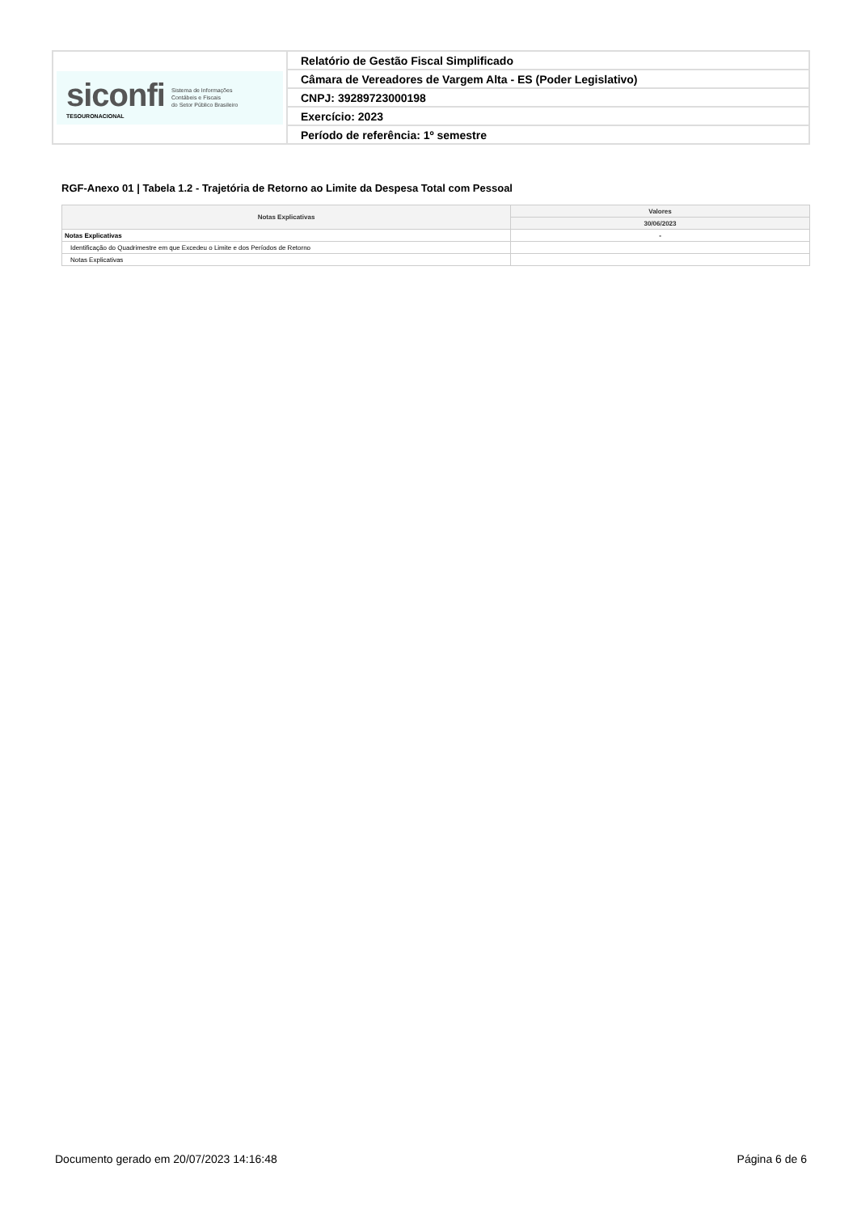| siconfi TESOURONACIONAL Sistema de Informações Contábeis e Fiscais do Setor Público Brasileiro | Relatório de Gestão Fiscal Simplificado |
| | Câmara de Vereadores de Vargem Alta - ES (Poder Legislativo) |
| | CNPJ: 39289723000198 |
| | Exercício: 2023 |
| | Período de referência: 1º semestre |
RGF-Anexo 01 | Tabela 1.2 - Trajetória de Retorno ao Limite da Despesa Total com Pessoal
| Notas Explicativas | Valores |
| --- | --- |
| | 30/06/2023 |
| Notas Explicativas | - |
| Identificação do Quadrimestre em que Excedeu o Limite e dos Períodos de Retorno | |
| Notas Explicativas | |
Documento gerado em 20/07/2023 14:16:48 Página 6 de 6